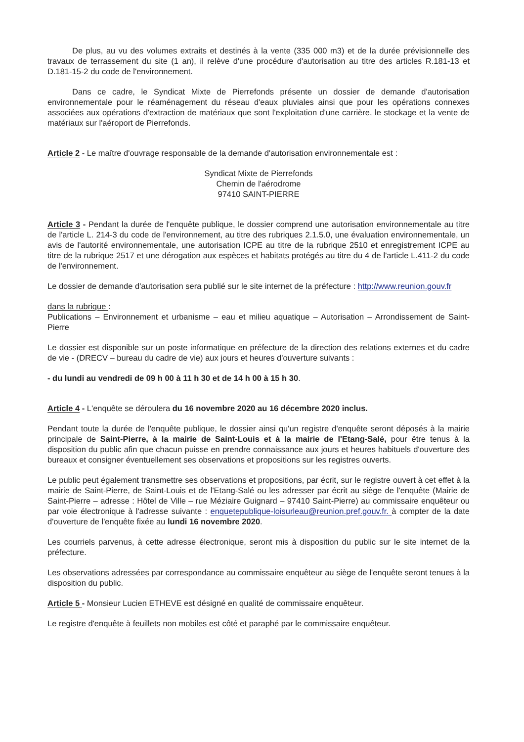De plus, au vu des volumes extraits et destinés à la vente (335 000 m3) et de la durée prévisionnelle des travaux de terrassement du site (1 an), il relève d'une procédure d'autorisation au titre des articles R.181-13 et D.181-15-2 du code de l'environnement.
Dans ce cadre, le Syndicat Mixte de Pierrefonds présente un dossier de demande d'autorisation environnementale pour le réaménagement du réseau d'eaux pluviales ainsi que pour les opérations connexes associées aux opérations d'extraction de matériaux que sont l'exploitation d'une carrière, le stockage et la vente de matériaux sur l'aéroport de Pierrefonds.
Article 2 - Le maître d'ouvrage responsable de la demande d'autorisation environnementale est :
Syndicat Mixte de Pierrefonds
Chemin de l'aérodrome
97410 SAINT-PIERRE
Article 3 - Pendant la durée de l'enquête publique, le dossier comprend une autorisation environnementale au titre de l'article L. 214-3 du code de l'environnement, au titre des rubriques 2.1.5.0, une évaluation environnementale, un avis de l'autorité environnementale, une autorisation ICPE au titre de la rubrique 2510 et enregistrement ICPE au titre de la rubrique 2517 et une dérogation aux espèces et habitats protégés au titre du 4 de l'article L.411-2 du code de l'environnement.
Le dossier de demande d'autorisation sera publié sur le site internet de la préfecture : http://www.reunion.gouv.fr
dans la rubrique :
Publications – Environnement et urbanisme – eau et milieu aquatique – Autorisation – Arrondissement de Saint-Pierre
Le dossier est disponible sur un poste informatique en préfecture de la direction des relations externes et du cadre de vie - (DRECV – bureau du cadre de vie) aux jours et heures d'ouverture suivants :
- du lundi au vendredi de 09 h 00 à 11 h 30 et de 14 h 00 à 15 h 30.
Article 4 - L'enquête se déroulera du 16 novembre 2020 au 16 décembre 2020 inclus.
Pendant toute la durée de l'enquête publique, le dossier ainsi qu'un registre d'enquête seront déposés à la mairie principale de Saint-Pierre, à la mairie de Saint-Louis et à la mairie de l'Etang-Salé, pour être tenus à la disposition du public afin que chacun puisse en prendre connaissance aux jours et heures habituels d'ouverture des bureaux et consigner éventuellement ses observations et propositions sur les registres ouverts.
Le public peut également transmettre ses observations et propositions, par écrit, sur le registre ouvert à cet effet à la mairie de Saint-Pierre, de Saint-Louis et de l'Etang-Salé ou les adresser par écrit au siège de l'enquête (Mairie de Saint-Pierre – adresse : Hôtel de Ville – rue Méziaire Guignard – 97410 Saint-Pierre) au commissaire enquêteur ou par voie électronique à l'adresse suivante : enquetepublique-loisurleau@reunion.pref.gouv.fr. à compter de la date d'ouverture de l'enquête fixée au lundi 16 novembre 2020.
Les courriels parvenus, à cette adresse électronique, seront mis à disposition du public sur le site internet de la préfecture.
Les observations adressées par correspondance au commissaire enquêteur au siège de l'enquête seront tenues à la disposition du public.
Article 5 - Monsieur Lucien ETHEVE est désigné en qualité de commissaire enquêteur.
Le registre d'enquête à feuillets non mobiles est côté et paraphé par le commissaire enquêteur.